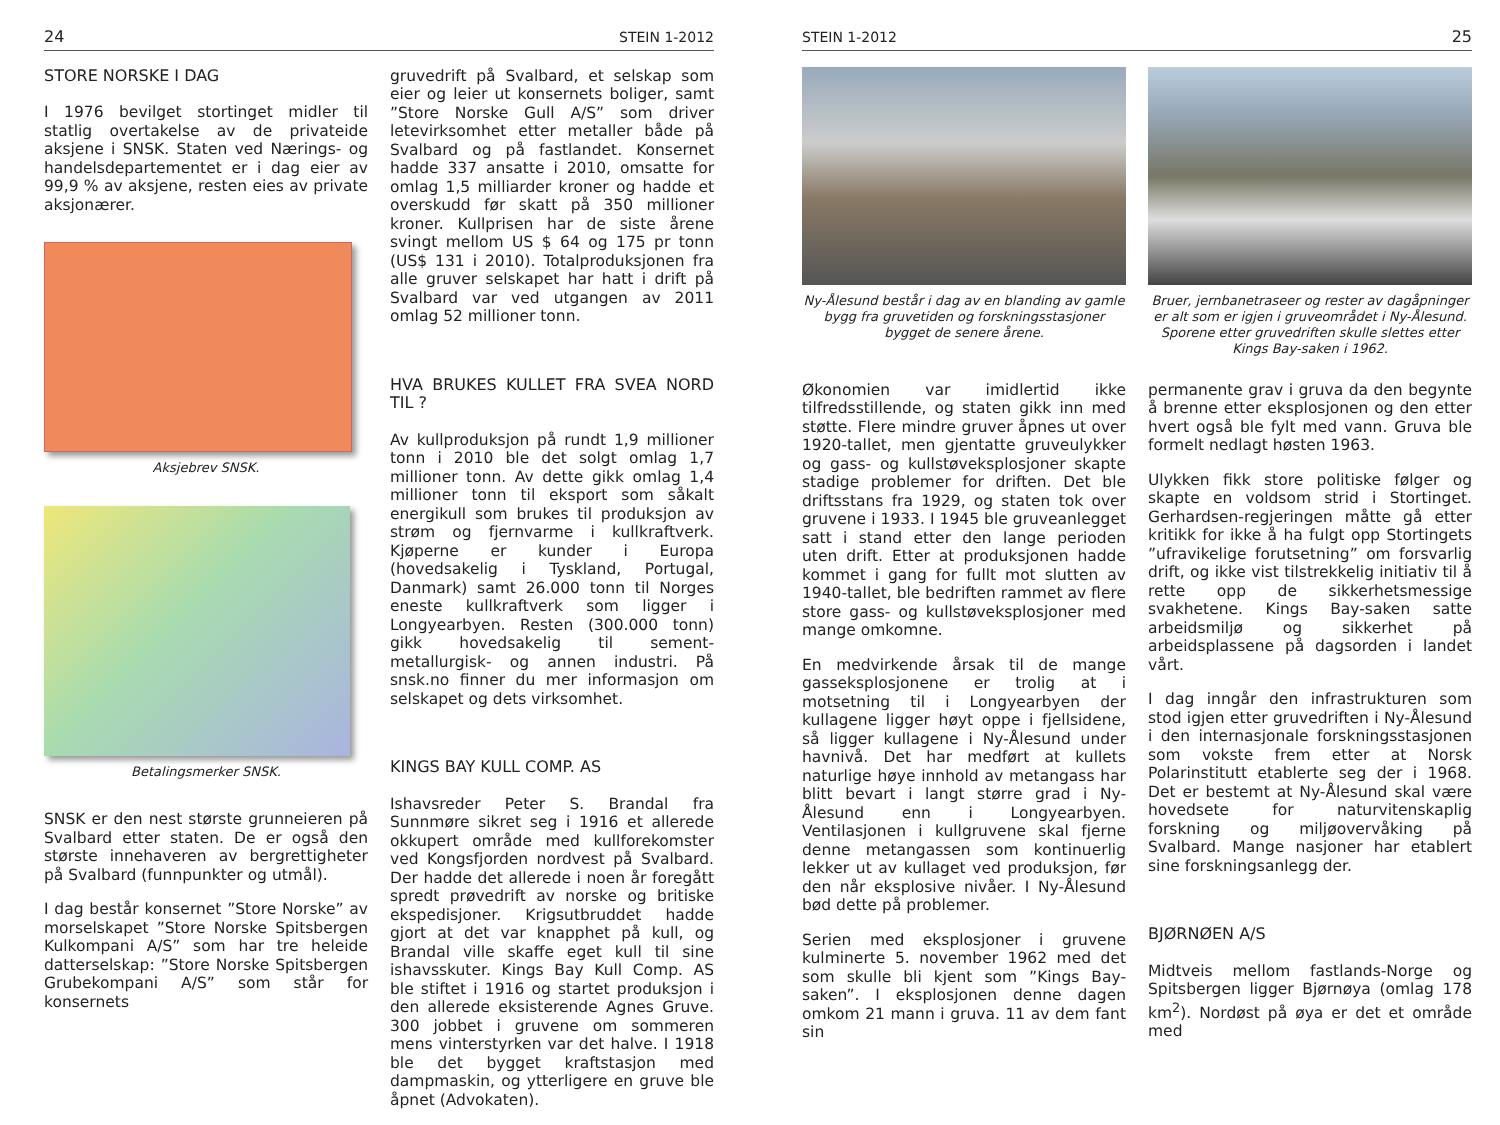24 STEIN 1-2012
STORE NORSKE I DAG
I 1976 bevilget stortinget midler til statlig overtakelse av de privateide aksjene i SNSK. Staten ved Nærings- og handelsdepartementet er i dag eier av 99,9 % av aksjene, resten eies av private aksjonærer.
Aksjebrev SNSK.
Betalingsmerker SNSK.
SNSK er den nest største grunneieren på Svalbard etter staten. De er også den største innehaveren av bergrettigheter på Svalbard (funnpunkter og utmål).
I dag består konsernet ”Store Norske” av morselskapet ”Store Norske Spitsbergen Kulkompani A/S” som har tre heleide datterselskap: ”Store Norske Spitsbergen Grubekompani A/S” som står for konsernets
gruvedrift på Svalbard, et selskap som eier og leier ut konsernets boliger, samt ”Store Norske Gull A/S” som driver letevirksomhet etter metaller både på Svalbard og på fastlandet. Konsernet hadde 337 ansatte i 2010, omsatte for omlag 1,5 milliarder kroner og hadde et overskudd før skatt på 350 millioner kroner. Kullprisen har de siste årene svingt mellom US $ 64 og 175 pr tonn (US$ 131 i 2010). Totalproduksjonen fra alle gruver selskapet har hatt i drift på Svalbard var ved utgangen av 2011 omlag 52 millioner tonn.
HVA BRUKES KULLET FRA SVEA NORD TIL ?
Av kullproduksjon på rundt 1,9 millioner tonn i 2010 ble det solgt omlag 1,7 millioner tonn. Av dette gikk omlag 1,4 millioner tonn til eksport som såkalt energikull som brukes til produksjon av strøm og fjernvarme i kullkraftverk. Kjøperne er kunder i Europa (hovedsakelig i Tyskland, Portugal, Danmark) samt 26.000 tonn til Norges eneste kullkraftverk som ligger i Longyearbyen. Resten (300.000 tonn) gikk hovedsakelig til sement- metallurgisk- og annen industri. På snsk.no finner du mer informasjon om selskapet og dets virksomhet.
KINGS BAY KULL COMP. AS
Ishavsreder Peter S. Brandal fra Sunnmøre sikret seg i 1916 et allerede okkupert område med kullforekomster ved Kongsfjorden nordvest på Svalbard. Der hadde det allerede i noen år foregått spredt prøvedrift av norske og britiske ekspedisjoner. Krigsutbruddet hadde gjort at det var knapphet på kull, og Brandal ville skaffe eget kull til sine ishavsskuter. Kings Bay Kull Comp. AS ble stiftet i 1916 og startet produksjon i den allerede eksisterende Agnes Gruve. 300 jobbet i gruvene om sommeren mens vinterstyrken var det halve. I 1918 ble det bygget kraftstasjon med dampmaskin, og ytterligere en gruve ble åpnet (Advokaten).
STEIN 1-2012 25
Ny-Ålesund består i dag av en blanding av gamle bygg fra gruvetiden og forskningsstasjoner bygget de senere årene.
Økonomien var imidlertid ikke tilfredsstillende, og staten gikk inn med støtte. Flere mindre gruver åpnes ut over 1920-tallet, men gjentatte gruveulykker og gass- og kullstøveksplosjoner skapte stadige problemer for driften. Det ble driftsstans fra 1929, og staten tok over gruvene i 1933. I 1945 ble gruveanlegget satt i stand etter den lange perioden uten drift. Etter at produksjonen hadde kommet i gang for fullt mot slutten av 1940-tallet, ble bedriften rammet av flere store gass- og kullstøveksplosjoner med mange omkomne.
En medvirkende årsak til de mange gasseksplosjonene er trolig at i motsetning til i Longyearbyen der kullagene ligger høyt oppe i fjellsidene, så ligger kullagene i Ny-Ålesund under havnivå. Det har medført at kullets naturlige høye innhold av metangass har blitt bevart i langt større grad i Ny-Ålesund enn i Longyearbyen. Ventilasjonen i kullgruvene skal fjerne denne metangassen som kontinuerlig lekker ut av kullaget ved produksjon, før den når eksplosive nivåer. I Ny-Ålesund bød dette på problemer.
Serien med eksplosjoner i gruvene kulminerte 5. november 1962 med det som skulle bli kjent som ”Kings Bay-saken”. I eksplosjonen denne dagen omkom 21 mann i gruva. 11 av dem fant sin
Bruer, jernbanetraseer og rester av dagåpninger er alt som er igjen i gruveområdet i Ny-Ålesund. Sporene etter gruvedriften skulle slettes etter Kings Bay-saken i 1962.
permanente grav i gruva da den begynte å brenne etter eksplosjonen og den etter hvert også ble fylt med vann. Gruva ble formelt nedlagt høsten 1963.
Ulykken fikk store politiske følger og skapte en voldsom strid i Stortinget. Gerhardsen-regjeringen måtte gå etter kritikk for ikke å ha fulgt opp Stortingets ”ufravikelige forutsetning” om forsvarlig drift, og ikke vist tilstrekkelig initiativ til å rette opp de sikkerhetsmessige svakhetene. Kings Bay-saken satte arbeidsmiljø og sikkerhet på arbeidsplassene på dagsorden i landet vårt.
I dag inngår den infrastrukturen som stod igjen etter gruvedriften i Ny-Ålesund i den internasjonale forskningsstasjonen som vokste frem etter at Norsk Polarinstitutt etablerte seg der i 1968. Det er bestemt at Ny-Ålesund skal være hovedsete for naturvitenskaplig forskning og miljøovervåking på Svalbard. Mange nasjoner har etablert sine forskningsanlegg der.
BJØRNØEN A/S
Midtveis mellom fastlands-Norge og Spitsbergen ligger Bjørnøya (omlag 178 km<sup>2</sup>). Nordøst på øya er det et område med